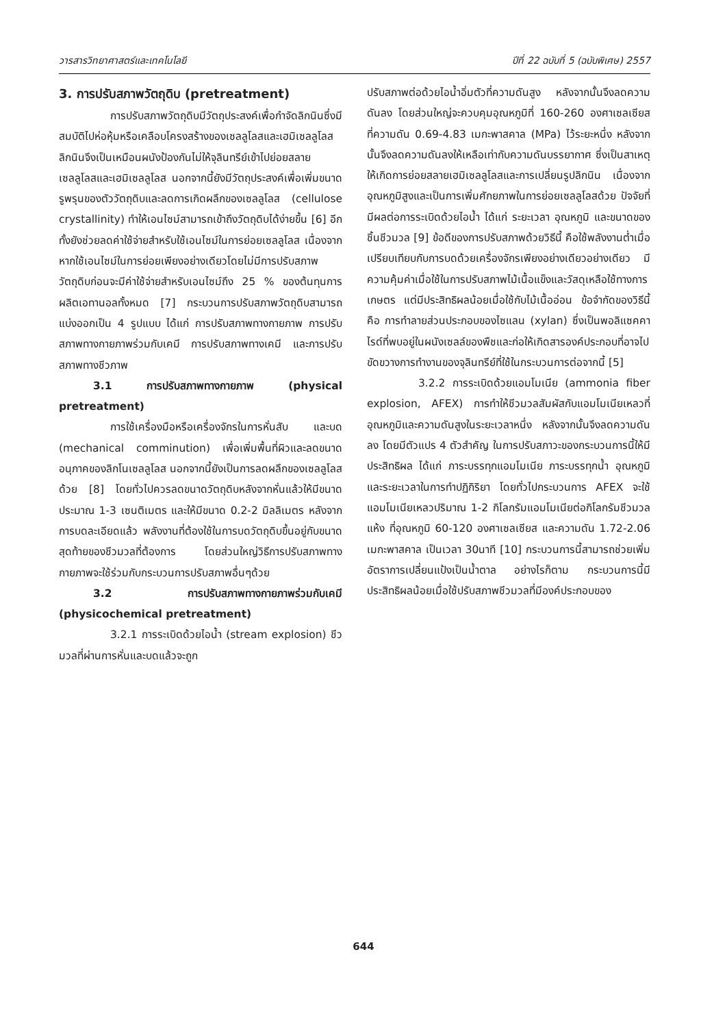วารสารวิทยาศาสตร์และเทคโนโลยี ปีที่ 22 ฉบับที่ 5 (ฉบับพิเศษ) 2557
3. การปรับสภาพวัตถุดิบ (pretreatment)
การปรับสภาพวัตถุดิบมีวัตถุประสงค์เพื่อกำจัดลิกนินซึ่งมีสมบัติไปห่อหุ้มหรือเคลือบโครงสร้างของเซลลูโลสและเฮมิเซลลูโลส ลิกนินจึงเป็นเหมือนผนังป้องกันไม่ให้จุลินทรีย์เข้าไปย่อยสลายเซลลูโลสและเฮมิเซลลูโลส นอกจากนี้ยังมีวัตถุประสงค์เพื่อเพิ่มขนาดรูพรุนของตัววัตถุดิบและลดการเกิดผลึกของเซลลูโลส (cellulose crystallinity) ทำให้เอนไซม์สามารถเข้าถึงวัตถุดิบได้ง่ายขึ้น [6] อีกทั้งยังช่วยลดค่าใช้จ่ายสำหรับใช้เอนไซม์ในการย่อยเซลลูโลส เนื่องจากหากใช้เอนไซม์ในการย่อยเพียงอย่างเดียวโดยไม่มีการปรับสภาพวัตถุดิบก่อนจะมีค่าใช้จ่ายสำหรับเอนไซม์ถึง 25 % ของต้นทุนการผลิตเอทานอลทั้งหมด [7] กระบวนการปรับสภาพวัตถุดิบสามารถแบ่งออกเป็น 4 รูปแบบ ได้แก่ การปรับสภาพทางกายภาพ การปรับสภาพทางกายภาพร่วมกับเคมี การปรับสภาพทางเคมี และการปรับสภาพทางชีวภาพ
3.1 การปรับสภาพทางกายภาพ (physical pretreatment)
การใช้เครื่องมือหรือเครื่องจักรในการหั่นสับ และบด (mechanical comminution) เพื่อเพิ่มพื้นที่ผิวและลดขนาดอนุภาคของลิกโนเซลลูโลส นอกจากนี้ยังเป็นการลดผลึกของเซลลูโลสด้วย [8] โดยทั่วไปควรลดขนาดวัตถุดิบหลังจากหั่นแล้วให้มีขนาดประมาณ 1-3 เซนติเมตร และให้มีขนาด 0.2-2 มิลลิเมตร หลังจากการบดละเอียดแล้ว พลังงานที่ต้องใช้ในการบดวัตถุดิบขึ้นอยู่กับขนาดสุดท้ายของชีวมวลที่ต้องการ โดยส่วนใหญ่วิธีการปรับสภาพทางกายภาพจะใช้ร่วมกับกระบวนการปรับสภาพอื่นๆด้วย
3.2 การปรับสภาพทางกายภาพร่วมกับเคมี (physicochemical pretreatment)
3.2.1 การระเบิดด้วยไอน้ำ (stream explosion) ชีวมวลที่ผ่านการหั่นและบดแล้วจะถูก
ปรับสภาพต่อด้วยไอน้ำอิ่มตัวที่ความดันสูง หลังจากนั้นจึงลดความดันลง โดยส่วนใหญ่จะควบคุมอุณหภูมิที่ 160-260 องศาเซลเซียส ที่ความดัน 0.69-4.83 เมกะพาสคาล (MPa) ไว้ระยะหนึ่ง หลังจากนั้นจึงลดความดันลงให้เหลือเท่ากับความดันบรรยากาศ ซึ่งเป็นสาเหตุให้เกิดการย่อยสลายเฮมิเซลลูโลสและการเปลี่ยนรูปลิกนิน เนื่องจากอุณหภูมิสูงและเป็นการเพิ่มศักยภาพในการย่อยเซลลูโลสด้วย ปัจจัยที่มีผลต่อการระเบิดด้วยไอน้ำ ได้แก่ ระยะเวลา อุณหภูมิ และขนาดของชิ้นชีวมวล [9] ข้อดีของการปรับสภาพด้วยวิธีนี้ คือใช้พลังงานต่ำเมื่อเปรียบเทียบกับการบดด้วยเครื่องจักรเพียงอย่างเดียวอย่างเดียว มีความคุ้มค่าเมื่อใช้ในการปรับสภาพไม้เนื้อแข็งและวัสดุเหลือใช้ทางการเกษตร แต่มีประสิทธิผลน้อยเมื่อใช้กับไม้เนื้ออ่อน ข้อจำกัดของวิธีนี้ คือ การทำลายส่วนประกอบของไซแลน (xylan) ซึ่งเป็นพอลิแซคคาไรด์ที่พบอยู่ในผนังเซลล์ของพืชและก่อให้เกิดสารองค์ประกอบที่อาจไปขัดขวางการทำงานของจุลินทรีย์ที่ใช้ในกระบวนการต่อจากนี้ [5]
3.2.2 การระเบิดด้วยแอมโมเนีย (ammonia fiber explosion, AFEX) การทำให้ชีวมวลสัมผัสกับแอมโมเนียเหลวที่อุณหภูมิและความดันสูงในระยะเวลาหนึ่ง หลังจากนั้นจึงลดความดันลง โดยมีตัวแปร 4 ตัวสำคัญ ในการปรับสภาวะของกระบวนการนี้ให้มีประสิทธิผล ได้แก่ ภาระบรรทุกแอมโมเนีย ภาระบรรทุกน้ำ อุณหภูมิ และระยะเวลาในการทำปฏิกิริยา โดยทั่วไปกระบวนการ AFEX จะใช้แอมโมเนียเหลวปริมาณ 1-2 กิโลกรัมแอมโมเนียต่อกิโลกรัมชีวมวลแห้ง ที่อุณหภูมิ 60-120 องศาเซลเซียส และความดัน 1.72-2.06 เมกะพาสคาล เป็นเวลา 30นาที [10] กระบวนการนี้สามารถช่วยเพิ่มอัตราการเปลี่ยนแป้งเป็นน้ำตาล อย่างไรก็ตาม กระบวนการนี้มีประสิทธิผลน้อยเมื่อใช้ปรับสภาพชีวมวลที่มีองค์ประกอบของ
644